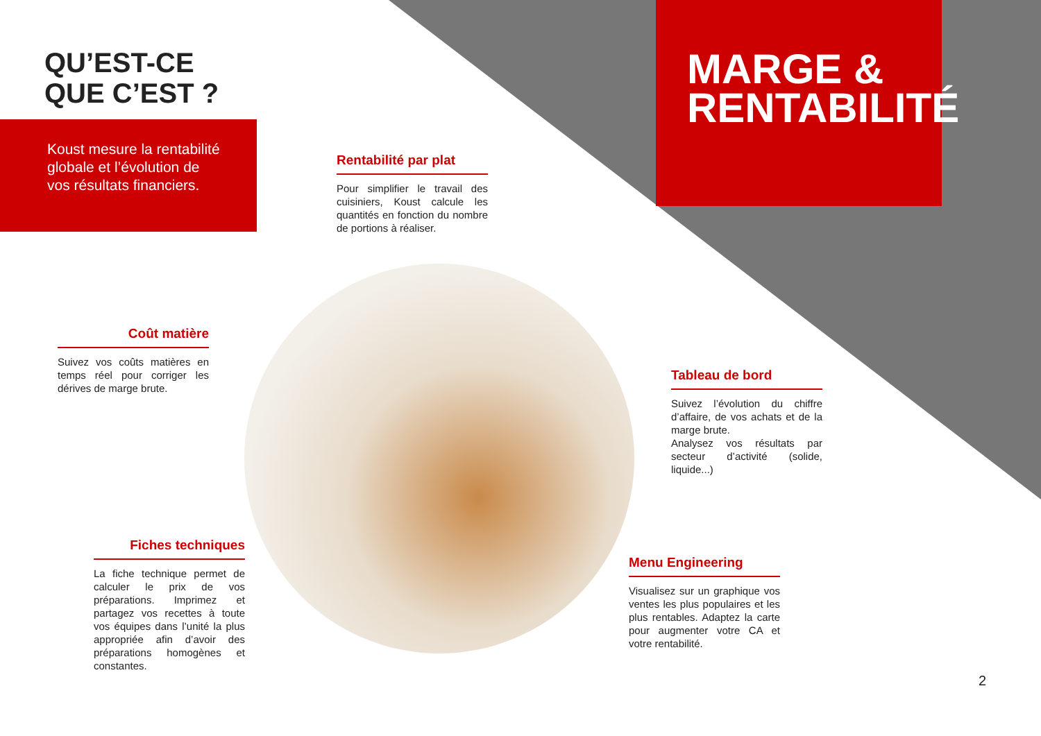QU’EST-CE
QUE C’EST ?
Koust mesure la rentabilité globale et l’évolution de vos résultats financiers.
MARGE &
RENTABILITÉ
Rentabilité par plat
Pour simplifier le travail des cuisiniers, Koust calcule les quantités en fonction du nombre de portions à réaliser.
Coût matière
Suivez vos coûts matières en temps réel pour corriger les dérives de marge brute.
Tableau de bord
Suivez l’évolution du chiffre d’affaire, de vos achats et de la marge brute.
Analysez vos résultats par secteur d’activité (solide, liquide...)
Fiches techniques
La fiche technique permet de calculer le prix de vos préparations. Imprimez et partagez vos recettes à toute vos équipes dans l’unité la plus appropriée afin d’avoir des préparations homogènes et constantes.
Menu Engineering
Visualisez sur un graphique vos ventes les plus populaires et les plus rentables. Adaptez la carte pour augmenter votre CA et votre rentabilité.
2